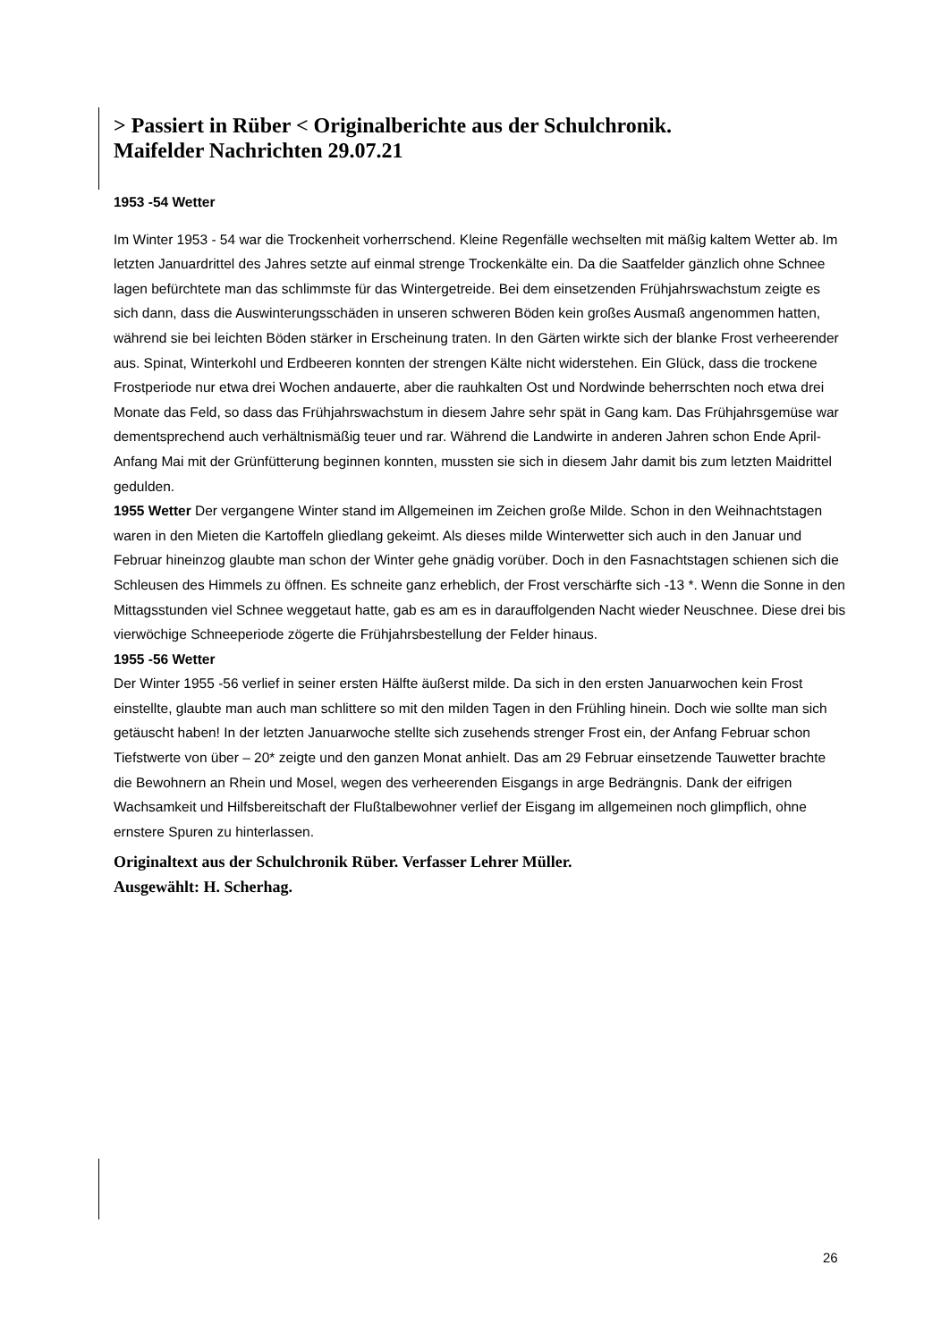> Passiert in Rüber < Originalberichte aus der Schulchronik.
Maifelder Nachrichten 29.07.21
1953 -54 Wetter
Im Winter 1953 - 54 war die Trockenheit vorherrschend. Kleine Regenfälle wechselten mit mäßig kaltem Wetter ab. Im letzten Januardrittel des Jahres setzte auf einmal strenge Trockenkälte ein. Da die Saatfelder gänzlich ohne Schnee lagen befürchtete man das schlimmste für das Wintergetreide. Bei dem einsetzenden Frühjahrswachstum zeigte es sich dann, dass die Auswinterungsschäden in unseren schweren Böden kein großes Ausmaß angenommen hatten, während sie bei leichten Böden stärker in Erscheinung traten. In den Gärten wirkte sich der blanke Frost verheerender aus. Spinat, Winterkohl und Erdbeeren konnten der strengen Kälte nicht widerstehen. Ein Glück, dass die trockene Frostperiode nur etwa drei Wochen andauerte, aber die rauhkalten Ost und Nordwinde beherrschten noch etwa drei Monate das Feld, so dass das Frühjahrswachstum in diesem Jahre sehr spät in Gang kam. Das Frühjahrsgemüse war dementsprechend auch verhältnismäßig teuer und rar. Während die Landwirte in anderen Jahren schon Ende April- Anfang Mai mit der Grünfütterung beginnen konnten, mussten sie sich in diesem Jahr damit bis zum letzten Maidrittel gedulden.
1955 Wetter Der vergangene Winter stand im Allgemeinen im Zeichen große Milde. Schon in den Weihnachtstagen waren in den Mieten die Kartoffeln gliedlang gekeimt. Als dieses milde Winterwetter sich auch in den Januar und Februar hineinzog glaubte man schon der Winter gehe gnädig vorüber. Doch in den Fasnachtstagen schienen sich die Schleusen des Himmels zu öffnen. Es schneite ganz erheblich, der Frost verschärfte sich -13 *. Wenn die Sonne in den Mittagsstunden viel Schnee weggetaut hatte, gab es am es in darauffolgenden Nacht wieder Neuschnee. Diese drei bis vierwöchige Schneeperiode zögerte die Frühjahrsbestellung der Felder hinaus.
1955 -56 Wetter
Der Winter 1955 -56 verlief in seiner ersten Hälfte äußerst milde. Da sich in den ersten Januarwochen kein Frost einstellte, glaubte man auch man schlittere so mit den milden Tagen in den Frühling hinein. Doch wie sollte man sich getäuscht haben! In der letzten Januarwoche stellte sich zusehends strenger Frost ein, der Anfang Februar schon Tiefstwerte von über – 20* zeigte und den ganzen Monat anhielt. Das am 29 Februar einsetzende Tauwetter brachte die Bewohnern an Rhein und Mosel, wegen des verheerenden Eisgangs in arge Bedrängnis. Dank der eifrigen Wachsamkeit und Hilfsbereitschaft der Flußtalbewohner verlief der Eisgang im allgemeinen noch glimpflich, ohne ernstere Spuren zu hinterlassen.
Originaltext aus der Schulchronik Rüber. Verfasser Lehrer Müller.
Ausgewählt: H. Scherhag.
26